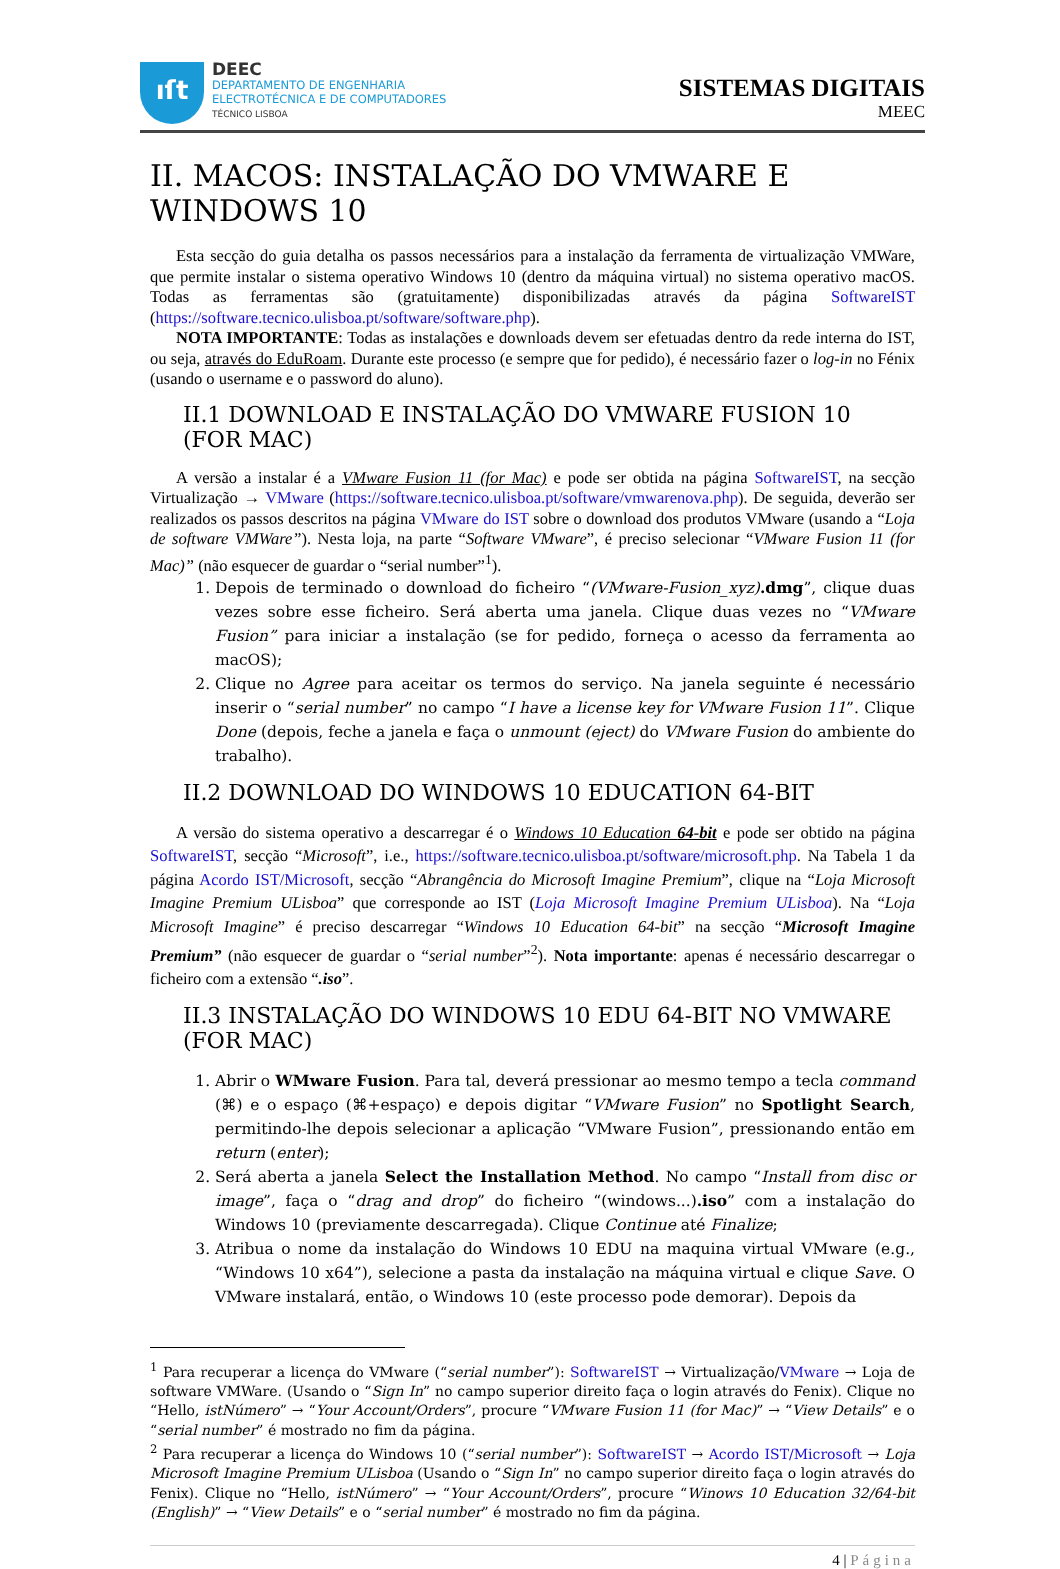ıſt
DEEC
DEPARTAMENTO DE ENGENHARIA
ELECTROTÉCNICA E DE COMPUTADORES
TÉCNICO LISBOA
SISTEMAS DIGITAIS
MEEC
II. MACOS: INSTALAÇÃO DO VMWARE E WINDOWS 10
Esta secção do guia detalha os passos necessários para a instalação da ferramenta de virtualização VMWare, que permite instalar o sistema operativo Windows 10 (dentro da máquina virtual) no sistema operativo macOS. Todas as ferramentas são (gratuitamente) disponibilizadas através da página SoftwareIST (https://software.tecnico.ulisboa.pt/software/software.php).
NOTA IMPORTANTE: Todas as instalações e downloads devem ser efetuadas dentro da rede interna do IST, ou seja, através do EduRoam. Durante este processo (e sempre que for pedido), é necessário fazer o log-in no Fénix (usando o username e o password do aluno).
II.1 DOWNLOAD E INSTALAÇÃO DO VMWARE FUSION 10 (FOR MAC)
A versão a instalar é a VMware Fusion 11 (for Mac) e pode ser obtida na página SoftwareIST, na secção Virtualização → VMware (https://software.tecnico.ulisboa.pt/software/vmwarenova.php). De seguida, deverão ser realizados os passos descritos na página VMware do IST sobre o download dos produtos VMware (usando a “Loja de software VMWare”). Nesta loja, na parte “Software VMware”, é preciso selecionar “VMware Fusion 11 (for Mac)” (não esquecer de guardar o “serial number”<sup>1</sup>).
1. Depois de terminado o download do ficheiro “(VMware-Fusion_xyz).dmg”, clique duas vezes sobre esse ficheiro. Será aberta uma janela. Clique duas vezes no “VMware Fusion” para iniciar a instalação (se for pedido, forneça o acesso da ferramenta ao macOS);
2. Clique no Agree para aceitar os termos do serviço. Na janela seguinte é necessário inserir o “serial number” no campo “I have a license key for VMware Fusion 11”. Clique Done (depois, feche a janela e faça o unmount (eject) do VMware Fusion do ambiente do trabalho).
II.2 DOWNLOAD DO WINDOWS 10 EDUCATION 64-BIT
A versão do sistema operativo a descarregar é o Windows 10 Education 64-bit e pode ser obtido na página SoftwareIST, secção “Microsoft”, i.e., https://software.tecnico.ulisboa.pt/software/microsoft.php. Na Tabela 1 da página Acordo IST/Microsoft, secção “Abrangência do Microsoft Imagine Premium”, clique na “Loja Microsoft Imagine Premium ULisboa” que corresponde ao IST (Loja Microsoft Imagine Premium ULisboa). Na “Loja Microsoft Imagine” é preciso descarregar “Windows 10 Education 64-bit” na secção “Microsoft Imagine Premium” (não esquecer de guardar o “serial number”<sup>2</sup>). Nota importante: apenas é necessário descarregar o ficheiro com a extensão “.iso”.
II.3 INSTALAÇÃO DO WINDOWS 10 EDU 64-BIT NO VMWARE (FOR MAC)
1. Abrir o WMware Fusion. Para tal, deverá pressionar ao mesmo tempo a tecla command (⌘) e o espaço (⌘+espaço) e depois digitar “VMware Fusion” no Spotlight Search, permitindo-lhe depois selecionar a aplicação “VMware Fusion”, pressionando então em return (enter);
2. Será aberta a janela Select the Installation Method. No campo “Install from disc or image”, faça o “drag and drop” do ficheiro “(windows...).iso” com a instalação do Windows 10 (previamente descarregada). Clique Continue até Finalize;
3. Atribua o nome da instalação do Windows 10 EDU na maquina virtual VMware (e.g., “Windows 10 x64”), selecione a pasta da instalação na máquina virtual e clique Save. O VMware instalará, então, o Windows 10 (este processo pode demorar). Depois da
<sup>1</sup> Para recuperar a licença do VMware (“serial number”): SoftwareIST → Virtualização/VMware → Loja de software VMWare. (Usando o “Sign In” no campo superior direito faça o login através do Fenix). Clique no “Hello, istNúmero” → “Your Account/Orders”, procure “VMware Fusion 11 (for Mac)” → “View Details” e o “serial number” é mostrado no fim da página.
<sup>2</sup> Para recuperar a licença do Windows 10 (“serial number”): SoftwareIST → Acordo IST/Microsoft → Loja Microsoft Imagine Premium ULisboa (Usando o “Sign In” no campo superior direito faça o login através do Fenix). Clique no “Hello, istNúmero” → “Your Account/Orders”, procure “Winows 10 Education 32/64-bit (English)” → “View Details” e o “serial number” é mostrado no fim da página.
4 | Página